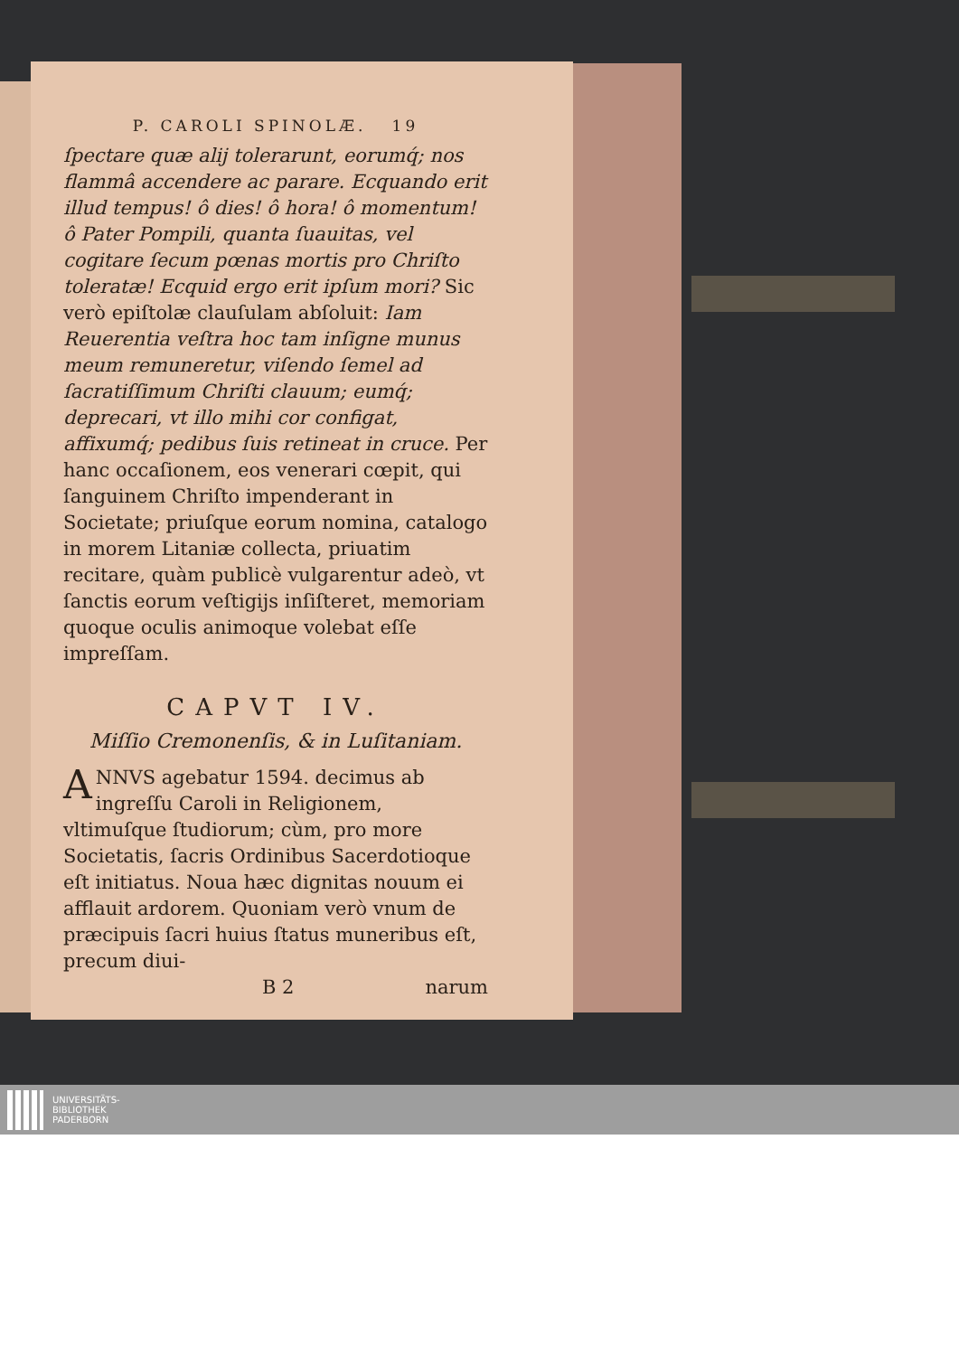P. CAROLI SPINOLÆ. 19
ſpectare quæ alij tolerarunt, eorumq́; nos flammâ accendere ac parare. Ecquando erit illud tempus! ô dies! ô hora! ô momentum! ô Pater Pompili, quanta ſuauitas, vel cogitare ſecum pœnas mortis pro Chriſto toleratæ! Ecquid ergo erit ipſum mori? Sic verò epiſtolæ clauſulam abſoluit: Iam Reuerentia veſtra hoc tam inſigne munus meum remuneretur, viſendo ſemel ad ſacratiſſimum Chriſti clauum; eumq́; deprecari, vt illo mihi cor configat, affixumq́; pedibus ſuis retineat in cruce. Per hanc occaſionem, eos venerari cœpit, qui ſanguinem Chriſto impenderant in Societate; priuſque eorum nomina, catalogo in morem Litaniæ collecta, priuatim recitare, quàm publicè vulgarentur adeò, vt ſanctis eorum veſtigijs inſiſteret, memoriam quoque oculis animoque volebat eſſe impreſſam.
CAPVT IV.
Miſſio Cremonenſis, & in Luſitaniam.
ANNVS agebatur 1594. decimus ab ingreſſu Caroli in Religionem, vltimuſque ſtudiorum; cùm, pro more Societatis, ſacris Ordinibus Sacerdotioque eſt initiatus. Noua hæc dignitas nouum ei afflauit ardorem. Quoniam verò vnum de præcipuis ſacri huius ſtatus muneribus eſt, precum diui-
B 2 narum
UNIVERSITÄTS-
BIBLIOTHEK
PADERBORN